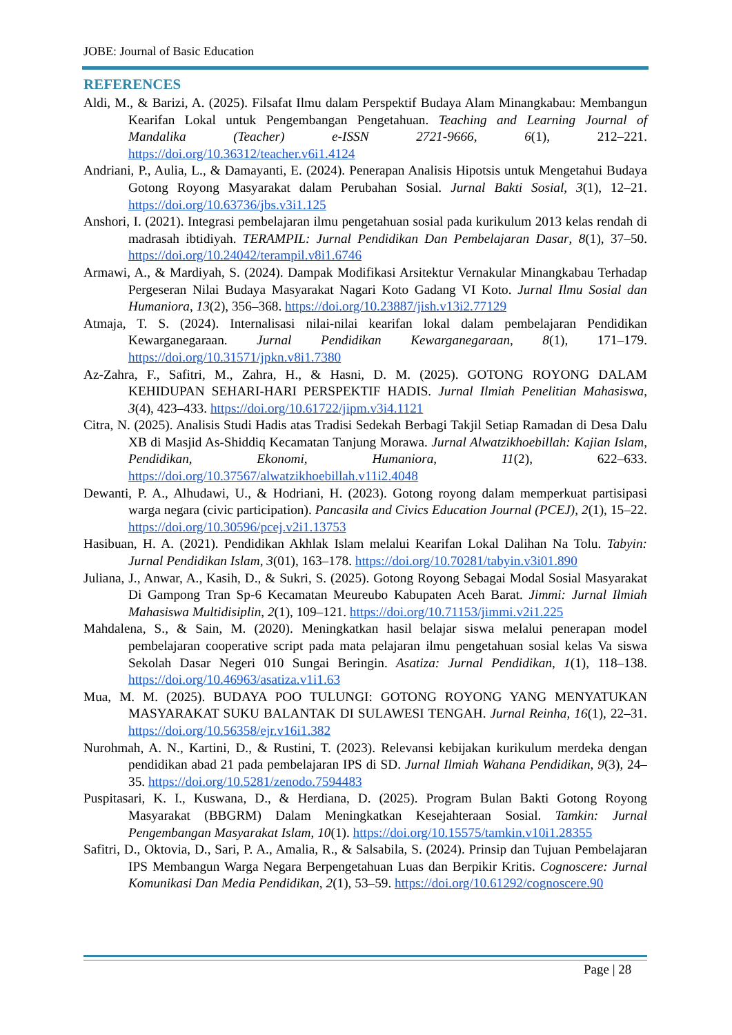JOBE: Journal of Basic Education
REFERENCES
Aldi, M., & Barizi, A. (2025). Filsafat Ilmu dalam Perspektif Budaya Alam Minangkabau: Membangun Kearifan Lokal untuk Pengembangan Pengetahuan. Teaching and Learning Journal of Mandalika (Teacher) e-ISSN 2721-9666, 6(1), 212–221. https://doi.org/10.36312/teacher.v6i1.4124
Andriani, P., Aulia, L., & Damayanti, E. (2024). Penerapan Analisis Hipotsis untuk Mengetahui Budaya Gotong Royong Masyarakat dalam Perubahan Sosial. Jurnal Bakti Sosial, 3(1), 12–21. https://doi.org/10.63736/jbs.v3i1.125
Anshori, I. (2021). Integrasi pembelajaran ilmu pengetahuan sosial pada kurikulum 2013 kelas rendah di madrasah ibtidiyah. TERAMPIL: Jurnal Pendidikan Dan Pembelajaran Dasar, 8(1), 37–50. https://doi.org/10.24042/terampil.v8i1.6746
Armawi, A., & Mardiyah, S. (2024). Dampak Modifikasi Arsitektur Vernakular Minangkabau Terhadap Pergeseran Nilai Budaya Masyarakat Nagari Koto Gadang VI Koto. Jurnal Ilmu Sosial dan Humaniora, 13(2), 356–368. https://doi.org/10.23887/jish.v13i2.77129
Atmaja, T. S. (2024). Internalisasi nilai-nilai kearifan lokal dalam pembelajaran Pendidikan Kewarganegaraan. Jurnal Pendidikan Kewarganegaraan, 8(1), 171–179. https://doi.org/10.31571/jpkn.v8i1.7380
Az-Zahra, F., Safitri, M., Zahra, H., & Hasni, D. M. (2025). GOTONG ROYONG DALAM KEHIDUPAN SEHARI-HARI PERSPEKTIF HADIS. Jurnal Ilmiah Penelitian Mahasiswa, 3(4), 423–433. https://doi.org/10.61722/jipm.v3i4.1121
Citra, N. (2025). Analisis Studi Hadis atas Tradisi Sedekah Berbagi Takjil Setiap Ramadan di Desa Dalu XB di Masjid As-Shiddiq Kecamatan Tanjung Morawa. Jurnal Alwatzikhoebillah: Kajian Islam, Pendidikan, Ekonomi, Humaniora, 11(2), 622–633. https://doi.org/10.37567/alwatzikhoebillah.v11i2.4048
Dewanti, P. A., Alhudawi, U., & Hodriani, H. (2023). Gotong royong dalam memperkuat partisipasi warga negara (civic participation). Pancasila and Civics Education Journal (PCEJ), 2(1), 15–22. https://doi.org/10.30596/pcej.v2i1.13753
Hasibuan, H. A. (2021). Pendidikan Akhlak Islam melalui Kearifan Lokal Dalihan Na Tolu. Tabyin: Jurnal Pendidikan Islam, 3(01), 163–178. https://doi.org/10.70281/tabyin.v3i01.890
Juliana, J., Anwar, A., Kasih, D., & Sukri, S. (2025). Gotong Royong Sebagai Modal Sosial Masyarakat Di Gampong Tran Sp-6 Kecamatan Meureubo Kabupaten Aceh Barat. Jimmi: Jurnal Ilmiah Mahasiswa Multidisiplin, 2(1), 109–121. https://doi.org/10.71153/jimmi.v2i1.225
Mahdalena, S., & Sain, M. (2020). Meningkatkan hasil belajar siswa melalui penerapan model pembelajaran cooperative script pada mata pelajaran ilmu pengetahuan sosial kelas Va siswa Sekolah Dasar Negeri 010 Sungai Beringin. Asatiza: Jurnal Pendidikan, 1(1), 118–138. https://doi.org/10.46963/asatiza.v1i1.63
Mua, M. M. (2025). BUDAYA POO TULUNGI: GOTONG ROYONG YANG MENYATUKAN MASYARAKAT SUKU BALANTAK DI SULAWESI TENGAH. Jurnal Reinha, 16(1), 22–31. https://doi.org/10.56358/ejr.v16i1.382
Nurohmah, A. N., Kartini, D., & Rustini, T. (2023). Relevansi kebijakan kurikulum merdeka dengan pendidikan abad 21 pada pembelajaran IPS di SD. Jurnal Ilmiah Wahana Pendidikan, 9(3), 24–35. https://doi.org/10.5281/zenodo.7594483
Puspitasari, K. I., Kuswana, D., & Herdiana, D. (2025). Program Bulan Bakti Gotong Royong Masyarakat (BBGRM) Dalam Meningkatkan Kesejahteraan Sosial. Tamkin: Jurnal Pengembangan Masyarakat Islam, 10(1). https://doi.org/10.15575/tamkin.v10i1.28355
Safitri, D., Oktovia, D., Sari, P. A., Amalia, R., & Salsabila, S. (2024). Prinsip dan Tujuan Pembelajaran IPS Membangun Warga Negara Berpengetahuan Luas dan Berpikir Kritis. Cognoscere: Jurnal Komunikasi Dan Media Pendidikan, 2(1), 53–59. https://doi.org/10.61292/cognoscere.90
Page | 28